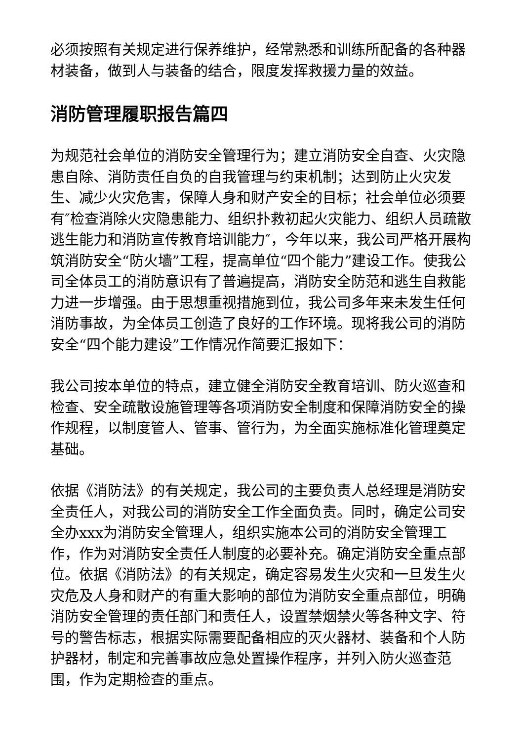必须按照有关规定进行保养维护，经常熟悉和训练所配备的各种器材装备，做到人与装备的结合，限度发挥救援力量的效益。
消防管理履职报告篇四
为规范社会单位的消防安全管理行为；建立消防安全自查、火灾隐患自除、消防责任自负的自我管理与约束机制；达到防止火灾发生、减少火灾危害，保障人身和财产安全的目标；社会单位必须要有″检查消除火灾隐患能力、组织扑救初起火灾能力、组织人员疏散逃生能力和消防宣传教育培训能力″，今年以来，我公司严格开展构筑消防安全“防火墙”工程，提高单位“四个能力”建设工作。使我公司全体员工的消防意识有了普遍提高，消防安全防范和逃生自救能力进一步增强。由于思想重视措施到位，我公司多年来未发生任何消防事故，为全体员工创造了良好的工作环境。现将我公司的消防安全“四个能力建设”工作情况作简要汇报如下：
我公司按本单位的特点，建立健全消防安全教育培训、防火巡查和检查、安全疏散设施管理等各项消防安全制度和保障消防安全的操作规程，以制度管人、管事、管行为，为全面实施标准化管理奠定基础。
依据《消防法》的有关规定，我公司的主要负责人总经理是消防安全责任人，对我公司的消防安全工作全面负责。同时，确定公司安全办xxx为消防安全管理人，组织实施本公司的消防安全管理工作，作为对消防安全责任人制度的必要补充。确定消防安全重点部位。依据《消防法》的有关规定，确定容易发生火灾和一旦发生火灾危及人身和财产的有重大影响的部位为消防安全重点部位，明确消防安全管理的责任部门和责任人，设置禁烟禁火等各种文字、符号的警告标志，根据实际需要配备相应的灭火器材、装备和个人防护器材，制定和完善事故应急处置操作程序，并列入防火巡查范围，作为定期检查的重点。